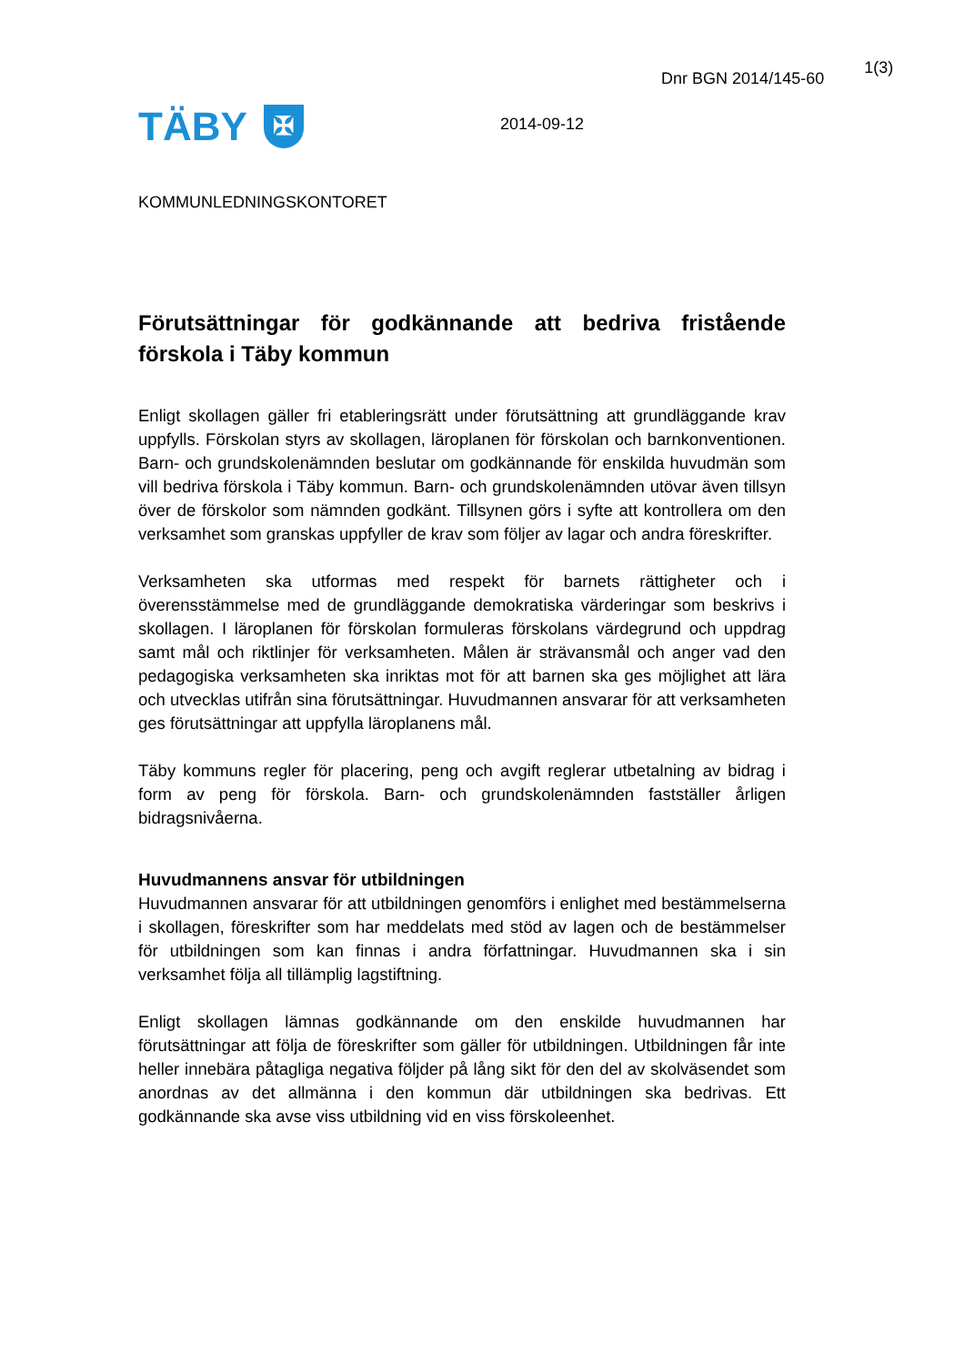TÄBY ✠
2014-09-12
Dnr BGN 2014/145-60
1(3)
KOMMUNLEDNINGSKONTORET
Förutsättningar för godkännande att bedriva fristående förskola i Täby kommun
Enligt skollagen gäller fri etableringsrätt under förutsättning att grundläggande krav uppfylls. Förskolan styrs av skollagen, läroplanen för förskolan och barnkonventionen. Barn- och grundskolenämnden beslutar om godkännande för enskilda huvudmän som vill bedriva förskola i Täby kommun. Barn- och grundskolenämnden utövar även tillsyn över de förskolor som nämnden godkänt. Tillsynen görs i syfte att kontrollera om den verksamhet som granskas uppfyller de krav som följer av lagar och andra föreskrifter.
Verksamheten ska utformas med respekt för barnets rättigheter och i överensstämmelse med de grundläggande demokratiska värderingar som beskrivs i skollagen. I läroplanen för förskolan formuleras förskolans värdegrund och uppdrag samt mål och riktlinjer för verksamheten. Målen är strävansmål och anger vad den pedagogiska verksamheten ska inriktas mot för att barnen ska ges möjlighet att lära och utvecklas utifrån sina förutsättningar. Huvudmannen ansvarar för att verksamheten ges förutsättningar att uppfylla läroplanens mål.
Täby kommuns regler för placering, peng och avgift reglerar utbetalning av bidrag i form av peng för förskola. Barn- och grundskolenämnden fastställer årligen bidragsnivåerna.
Huvudmannens ansvar för utbildningen
Huvudmannen ansvarar för att utbildningen genomförs i enlighet med bestämmelserna i skollagen, föreskrifter som har meddelats med stöd av lagen och de bestämmelser för utbildningen som kan finnas i andra författningar. Huvudmannen ska i sin verksamhet följa all tillämplig lagstiftning.
Enligt skollagen lämnas godkännande om den enskilde huvudmannen har förutsättningar att följa de föreskrifter som gäller för utbildningen. Utbildningen får inte heller innebära påtagliga negativa följder på lång sikt för den del av skolväsendet som anordnas av det allmänna i den kommun där utbildningen ska bedrivas. Ett godkännande ska avse viss utbildning vid en viss förskoleenhet.